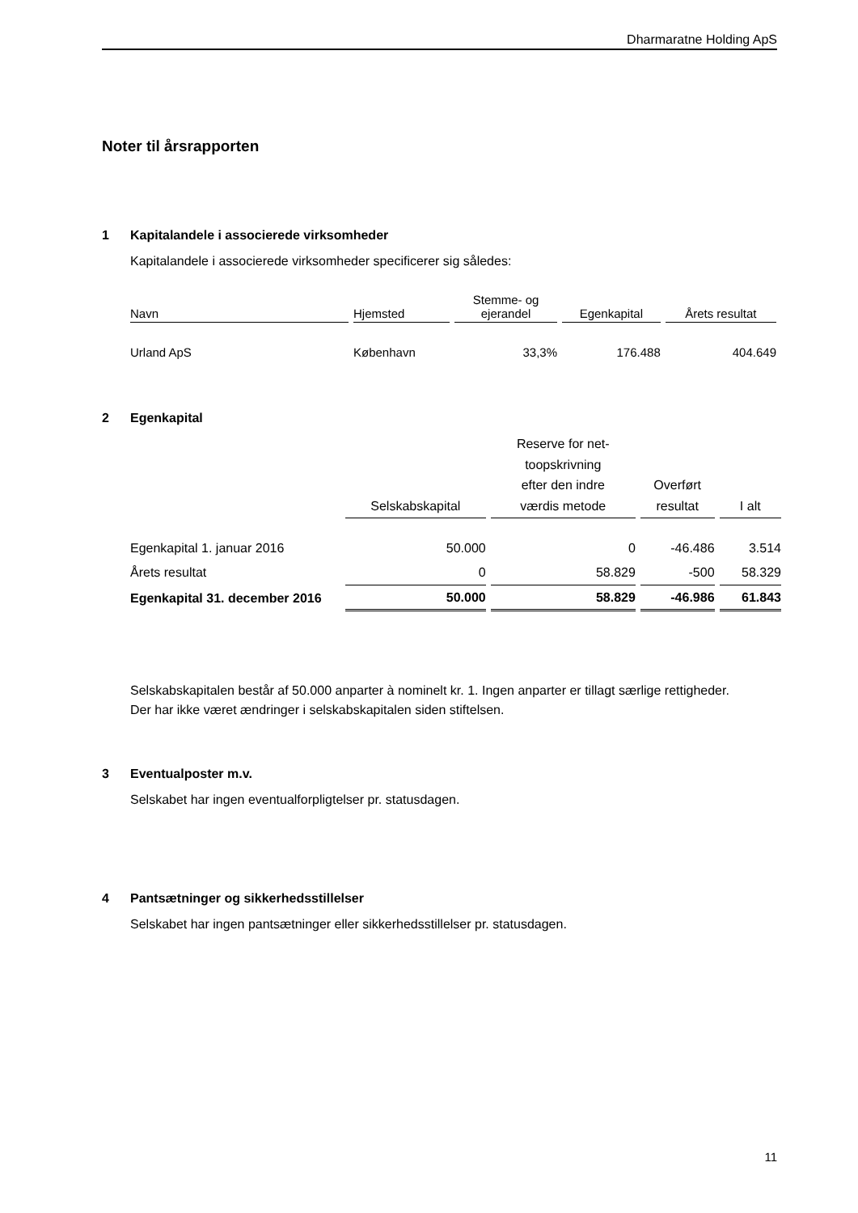Dharmaratne Holding ApS
Noter til årsrapporten
1 Kapitalandele i associerede virksomheder
Kapitalandele i associerede virksomheder specificerer sig således:
| Navn | Hjemsted | Stemme- og ejerandel | Egenkapital | Årets resultat |
| --- | --- | --- | --- | --- |
| Urland ApS | København | 33,3% | 176.488 | 404.649 |
2 Egenkapital
| | Selskabskapital | Reserve for net- toopskrivning efter den indre værdis metode | Overført resultat | I alt |
| --- | --- | --- | --- | --- |
| Egenkapital 1. januar 2016 | 50.000 | 0 | -46.486 | 3.514 |
| Årets resultat | 0 | 58.829 | -500 | 58.329 |
| Egenkapital 31. december 2016 | 50.000 | 58.829 | -46.986 | 61.843 |
Selskabskapitalen består af 50.000 anparter à nominelt kr. 1. Ingen anparter er tillagt særlige rettigheder.
Der har ikke været ændringer i selskabskapitalen siden stiftelsen.
3 Eventualposter m.v.
Selskabet har ingen eventualforpligtelser pr. statusdagen.
4 Pantsætninger og sikkerhedsstillelser
Selskabet har ingen pantsætninger eller sikkerhedsstillelser pr. statusdagen.
11